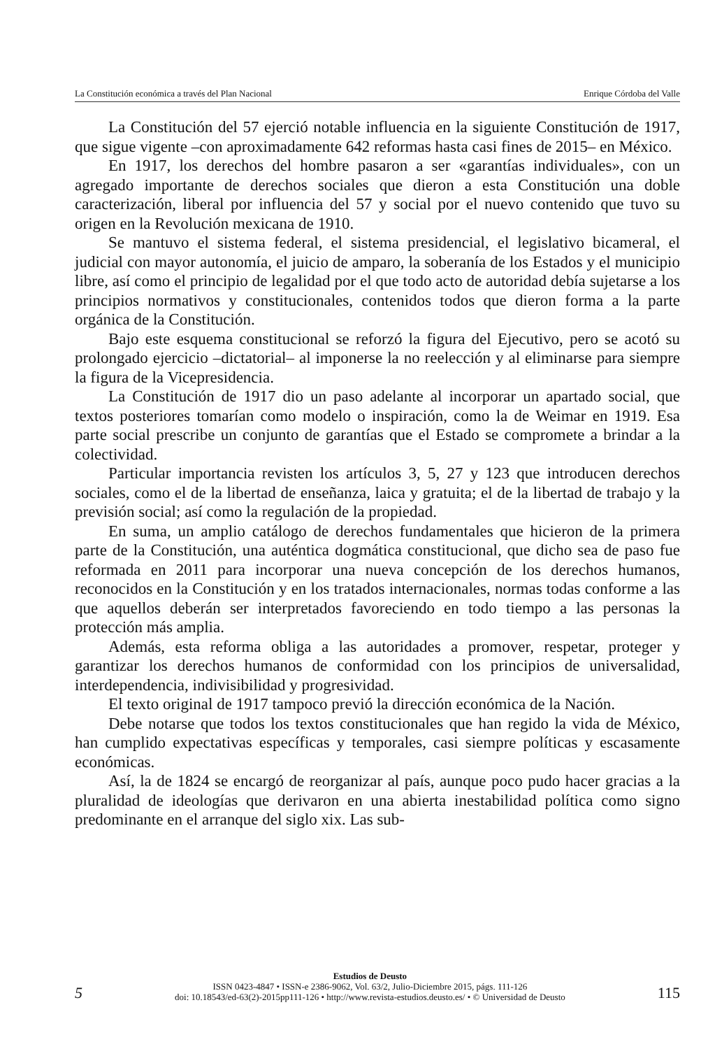La Constitución económica a través del Plan Nacional Enrique Córdoba del Valle
La Constitución del 57 ejerció notable influencia en la siguiente Constitución de 1917, que sigue vigente –con aproximadamente 642 reformas hasta casi fines de 2015– en México.
En 1917, los derechos del hombre pasaron a ser «garantías individuales», con un agregado importante de derechos sociales que dieron a esta Constitución una doble caracterización, liberal por influencia del 57 y social por el nuevo contenido que tuvo su origen en la Revolución mexicana de 1910.
Se mantuvo el sistema federal, el sistema presidencial, el legislativo bicameral, el judicial con mayor autonomía, el juicio de amparo, la soberanía de los Estados y el municipio libre, así como el principio de legalidad por el que todo acto de autoridad debía sujetarse a los principios normativos y constitucionales, contenidos todos que dieron forma a la parte orgánica de la Constitución.
Bajo este esquema constitucional se reforzó la figura del Ejecutivo, pero se acotó su prolongado ejercicio –dictatorial– al imponerse la no reelección y al eliminarse para siempre la figura de la Vicepresidencia.
La Constitución de 1917 dio un paso adelante al incorporar un apartado social, que textos posteriores tomarían como modelo o inspiración, como la de Weimar en 1919. Esa parte social prescribe un conjunto de garantías que el Estado se compromete a brindar a la colectividad.
Particular importancia revisten los artículos 3, 5, 27 y 123 que introducen derechos sociales, como el de la libertad de enseñanza, laica y gratuita; el de la libertad de trabajo y la previsión social; así como la regulación de la propiedad.
En suma, un amplio catálogo de derechos fundamentales que hicieron de la primera parte de la Constitución, una auténtica dogmática constitucional, que dicho sea de paso fue reformada en 2011 para incorporar una nueva concepción de los derechos humanos, reconocidos en la Constitución y en los tratados internacionales, normas todas conforme a las que aquellos deberán ser interpretados favoreciendo en todo tiempo a las personas la protección más amplia.
Además, esta reforma obliga a las autoridades a promover, respetar, proteger y garantizar los derechos humanos de conformidad con los principios de universalidad, interdependencia, indivisibilidad y progresividad.
El texto original de 1917 tampoco previó la dirección económica de la Nación.
Debe notarse que todos los textos constitucionales que han regido la vida de México, han cumplido expectativas específicas y temporales, casi siempre políticas y escasamente económicas.
Así, la de 1824 se encargó de reorganizar al país, aunque poco pudo hacer gracias a la pluralidad de ideologías que derivaron en una abierta inestabilidad política como signo predominante en el arranque del siglo xix. Las sub-
5
Estudios de Deusto
ISSN 0423-4847 • ISSN-e 2386-9062, Vol. 63/2, Julio-Diciembre 2015, págs. 111-126
doi: 10.18543/ed-63(2)-2015pp111-126 • http://www.revista-estudios.deusto.es/ • © Universidad de Deusto
115